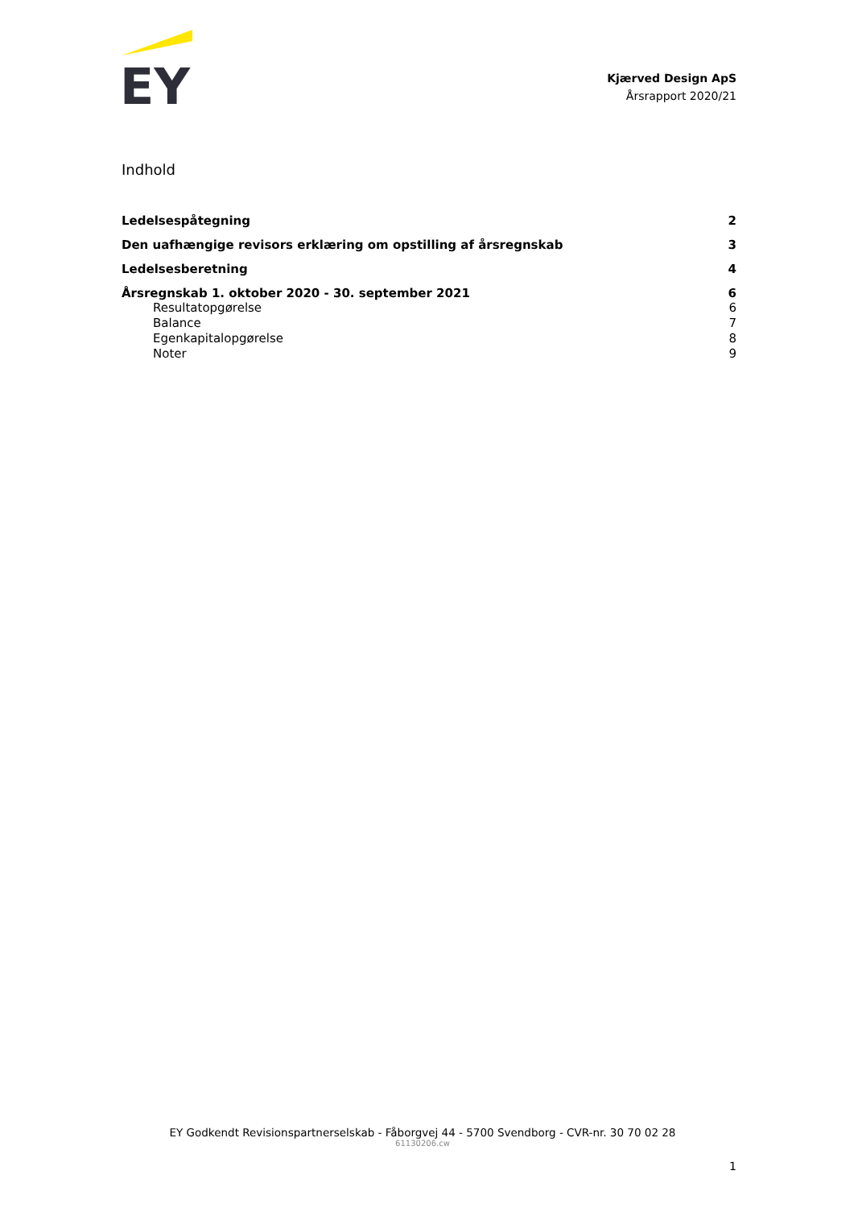EY
Kjærved Design ApS
Årsrapport 2020/21
Indhold
Ledelsespåtegning 2
Den uafhængige revisors erklæring om opstilling af årsregnskab 3
Ledelsesberetning 4
Årsregnskab 1. oktober 2020 - 30. september 2021 6
Resultatopgørelse 6
Balance 7
Egenkapitalopgørelse 8
Noter 9
EY Godkendt Revisionspartnerselskab - Fåborgvej 44 - 5700 Svendborg - CVR-nr. 30 70 02 28
61130206.cw
1